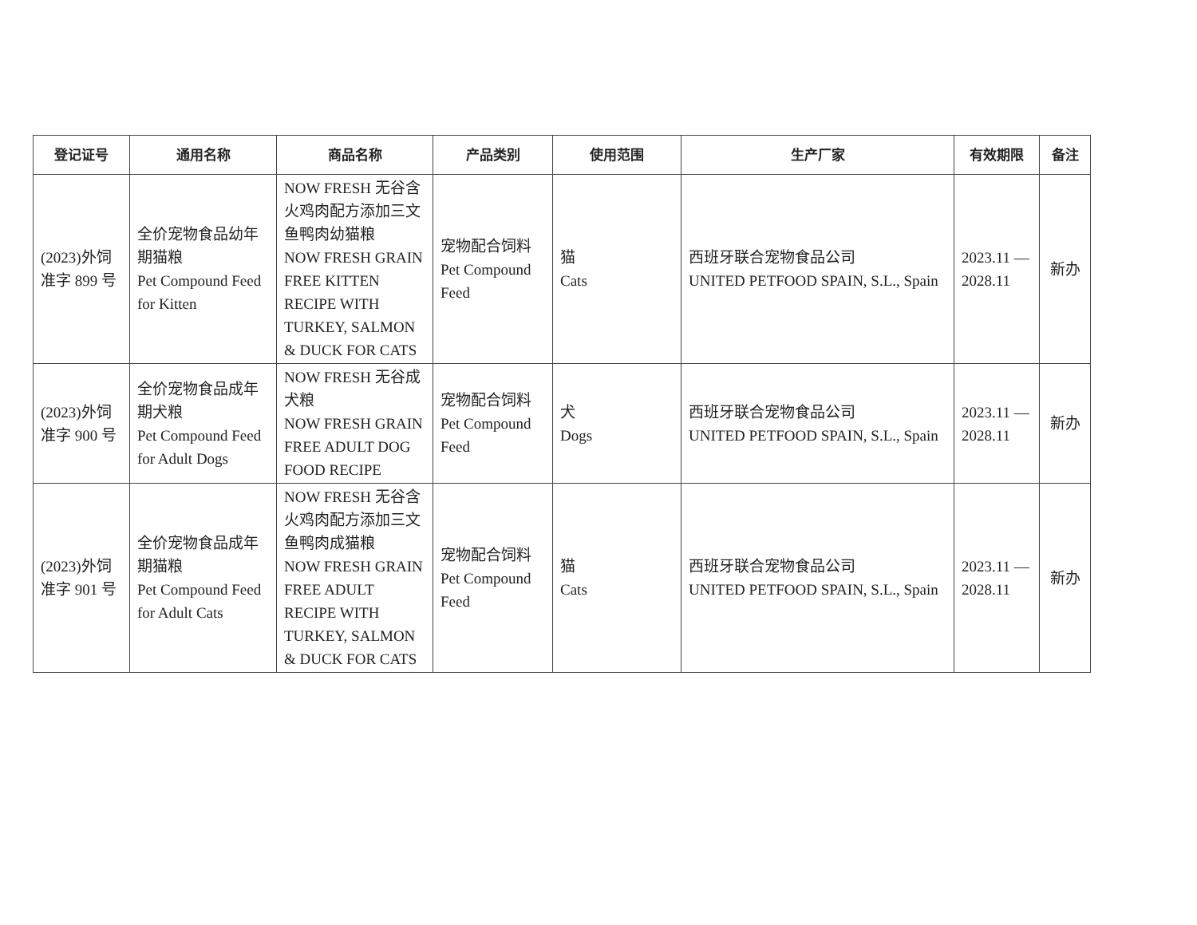| 登记证号 | 通用名称 | 商品名称 | 产品类别 | 使用范围 | 生产厂家 | 有效期限 | 备注 |
| --- | --- | --- | --- | --- | --- | --- | --- |
| (2023)外饲准字 899 号 | 全价宠物食品幼年期猫粮 Pet Compound Feed for Kitten | NOW FRESH 无谷含火鸡肉配方添加三文鱼鸭肉幼猫粮 NOW FRESH GRAIN FREE KITTEN RECIPE WITH TURKEY, SALMON & DUCK FOR CATS | 宠物配合饲料 Pet Compound Feed | 猫 Cats | 西班牙联合宠物食品公司 UNITED PETFOOD SPAIN, S.L., Spain | 2023.11 — 2028.11 | 新办 |
| (2023)外饲准字 900 号 | 全价宠物食品成年期犬粮 Pet Compound Feed for Adult Dogs | NOW FRESH 无谷成犬粮 NOW FRESH GRAIN FREE ADULT DOG FOOD RECIPE | 宠物配合饲料 Pet Compound Feed | 犬 Dogs | 西班牙联合宠物食品公司 UNITED PETFOOD SPAIN, S.L., Spain | 2023.11 — 2028.11 | 新办 |
| (2023)外饲准字 901 号 | 全价宠物食品成年期猫粮 Pet Compound Feed for Adult Cats | NOW FRESH 无谷含火鸡肉配方添加三文鱼鸭肉成猫粮 NOW FRESH GRAIN FREE ADULT RECIPE WITH TURKEY, SALMON & DUCK FOR CATS | 宠物配合饲料 Pet Compound Feed | 猫 Cats | 西班牙联合宠物食品公司 UNITED PETFOOD SPAIN, S.L., Spain | 2023.11 — 2028.11 | 新办 |